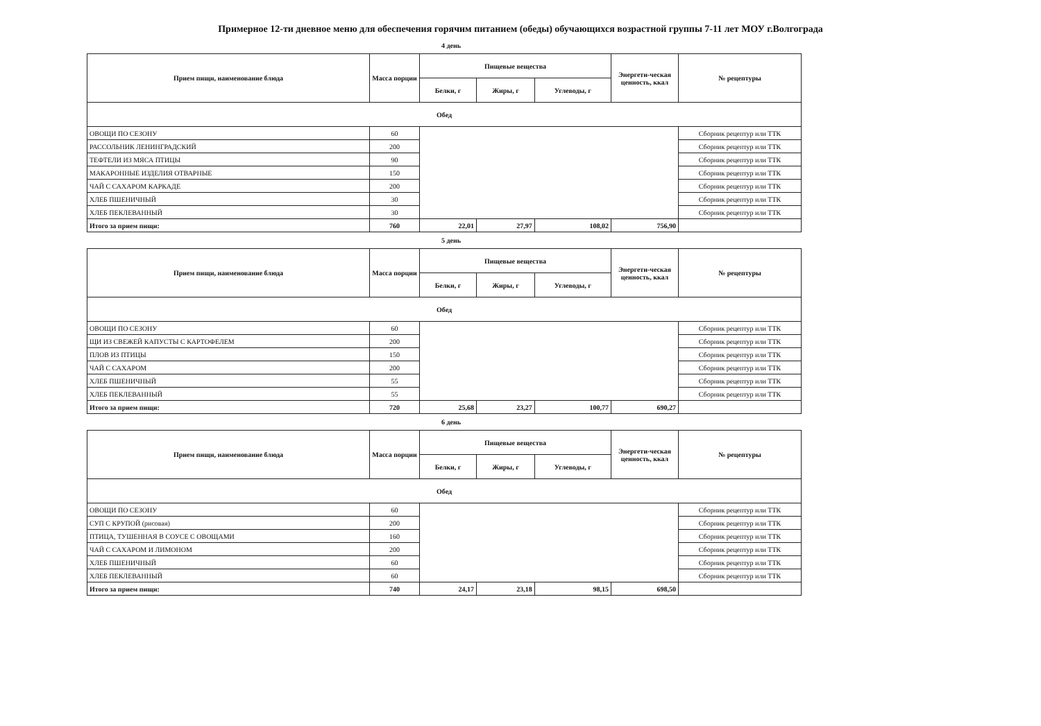Примерное 12-ти дневное меню для обеспечения горячим питанием (обеды) обучающихся возрастной группы 7-11 лет МОУ г.Волгограда
4 день
| Прием пищи, наименование блюда | Масса порции | Пищевые вещества | | | Энергети-ческая ценность, ккал | № рецептуры |
| --- | --- | --- | --- | --- | --- | --- |
| | | Белки, г | Жиры, г | Углеводы, г | | |
| Обед | | | | | | |
| ОВОЩИ ПО СЕЗОНУ | 60 | | | | | Сборник рецептур или ТТК |
| РАССОЛЬНИК ЛЕНИНГРАДСКИЙ | 200 | | | | | Сборник рецептур или ТТК |
| ТЕФТЕЛИ ИЗ МЯСА ПТИЦЫ | 90 | | | | | Сборник рецептур или ТТК |
| МАКАРОННЫЕ ИЗДЕЛИЯ ОТВАРНЫЕ | 150 | | | | | Сборник рецептур или ТТК |
| ЧАЙ С САХАРОМ КАРКАДЕ | 200 | | | | | Сборник рецептур или ТТК |
| ХЛЕБ ПШЕНИЧНЫЙ | 30 | | | | | Сборник рецептур или ТТК |
| ХЛЕБ ПЕКЛЕВАННЫЙ | 30 | | | | | Сборник рецептур или ТТК |
| Итого за прием пищи: | 760 | 22,01 | 27,97 | 108,02 | 756,90 | |
5 день
| Прием пищи, наименование блюда | Масса порции | Пищевые вещества | | | Энергети-ческая ценность, ккал | № рецептуры |
| --- | --- | --- | --- | --- | --- | --- |
| | | Белки, г | Жиры, г | Углеводы, г | | |
| Обед | | | | | | |
| ОВОЩИ ПО СЕЗОНУ | 60 | | | | | Сборник рецептур или ТТК |
| ЩИ ИЗ СВЕЖЕЙ КАПУСТЫ С КАРТОФЕЛЕМ | 200 | | | | | Сборник рецептур или ТТК |
| ПЛОВ ИЗ ПТИЦЫ | 150 | | | | | Сборник рецептур или ТТК |
| ЧАЙ С САХАРОМ | 200 | | | | | Сборник рецептур или ТТК |
| ХЛЕБ ПШЕНИЧНЫЙ | 55 | | | | | Сборник рецептур или ТТК |
| ХЛЕБ ПЕКЛЕВАННЫЙ | 55 | | | | | Сборник рецептур или ТТК |
| Итого за прием пищи: | 720 | 25,68 | 23,27 | 100,77 | 690,27 | |
6 день
| Прием пищи, наименование блюда | Масса порции | Пищевые вещества | | | Энергети-ческая ценность, ккал | № рецептуры |
| --- | --- | --- | --- | --- | --- | --- |
| | | Белки, г | Жиры, г | Углеводы, г | | |
| Обед | | | | | | |
| ОВОЩИ ПО СЕЗОНУ | 60 | | | | | Сборник рецептур или ТТК |
| СУП С КРУПОЙ (рисовая) | 200 | | | | | Сборник рецептур или ТТК |
| ПТИЦА, ТУШЕННАЯ В СОУСЕ С ОВОЩАМИ | 160 | | | | | Сборник рецептур или ТТК |
| ЧАЙ С САХАРОМ И ЛИМОНОМ | 200 | | | | | Сборник рецептур или ТТК |
| ХЛЕБ ПШЕНИЧНЫЙ | 60 | | | | | Сборник рецептур или ТТК |
| ХЛЕБ ПЕКЛЕВАННЫЙ | 60 | | | | | Сборник рецептур или ТТК |
| Итого за прием пищи: | 740 | 24,17 | 23,18 | 98,15 | 698,50 | |